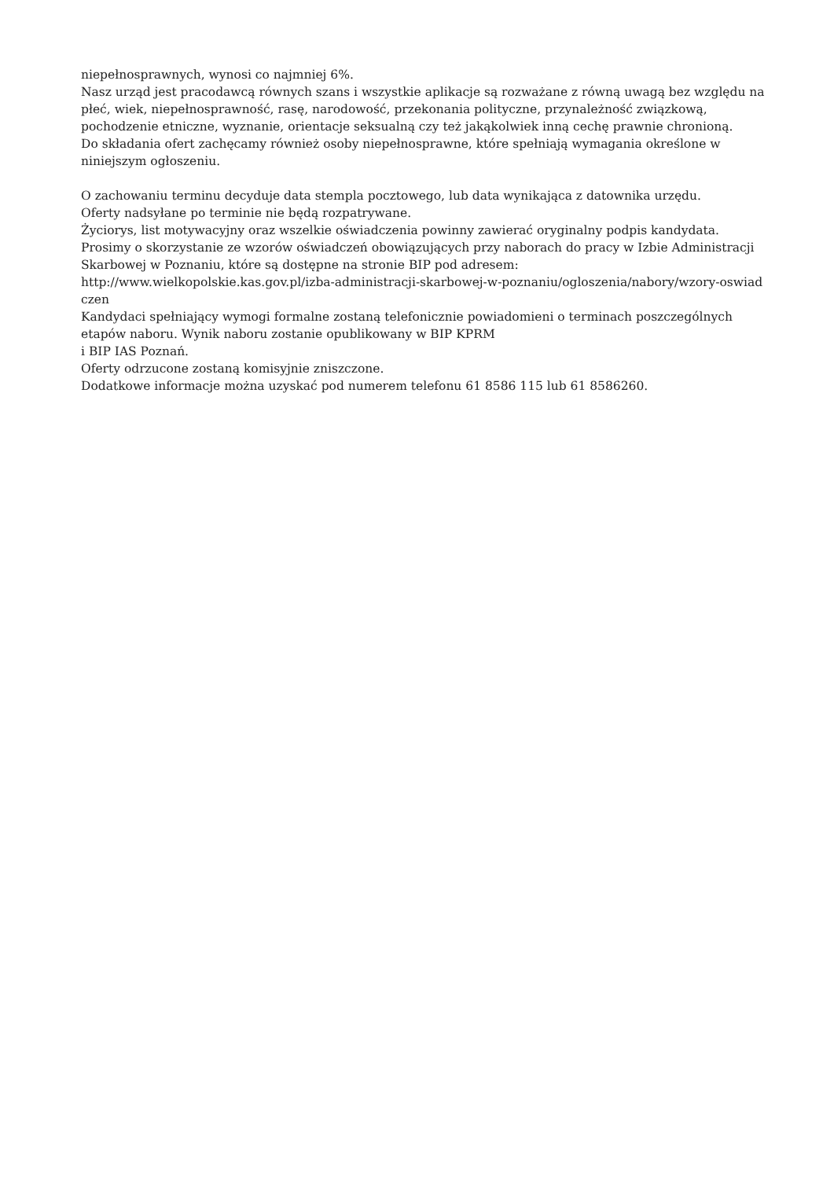niepełnosprawnych, wynosi co najmniej 6%.
Nasz urząd jest pracodawcą równych szans i wszystkie aplikacje są rozważane z równą uwagą bez względu na płeć, wiek, niepełnosprawność, rasę, narodowość, przekonania polityczne, przynależność związkową, pochodzenie etniczne, wyznanie, orientacje seksualną czy też jakąkolwiek inną cechę prawnie chronioną.
Do składania ofert zachęcamy również osoby niepełnosprawne, które spełniają wymagania określone w niniejszym ogłoszeniu.
O zachowaniu terminu decyduje data stempla pocztowego, lub data wynikająca z datownika urzędu.
Oferty nadsyłane po terminie nie będą rozpatrywane.
Życiorys, list motywacyjny oraz wszelkie oświadczenia powinny zawierać oryginalny podpis kandydata.
Prosimy o skorzystanie ze wzorów oświadczeń obowiązujących przy naborach do pracy w Izbie Administracji Skarbowej w Poznaniu, które są dostępne na stronie BIP pod adresem:
http://www.wielkopolskie.kas.gov.pl/izba-administracji-skarbowej-w-poznaniu/ogloszenia/nabory/wzory-oswiad
czen
Kandydaci spełniający wymogi formalne zostaną telefonicznie powiadomieni o terminach poszczególnych etapów naboru. Wynik naboru zostanie opublikowany w BIP KPRM
i BIP IAS Poznań.
Oferty odrzucone zostaną komisyjnie zniszczone.
Dodatkowe informacje można uzyskać pod numerem telefonu 61 8586 115 lub 61 8586260.